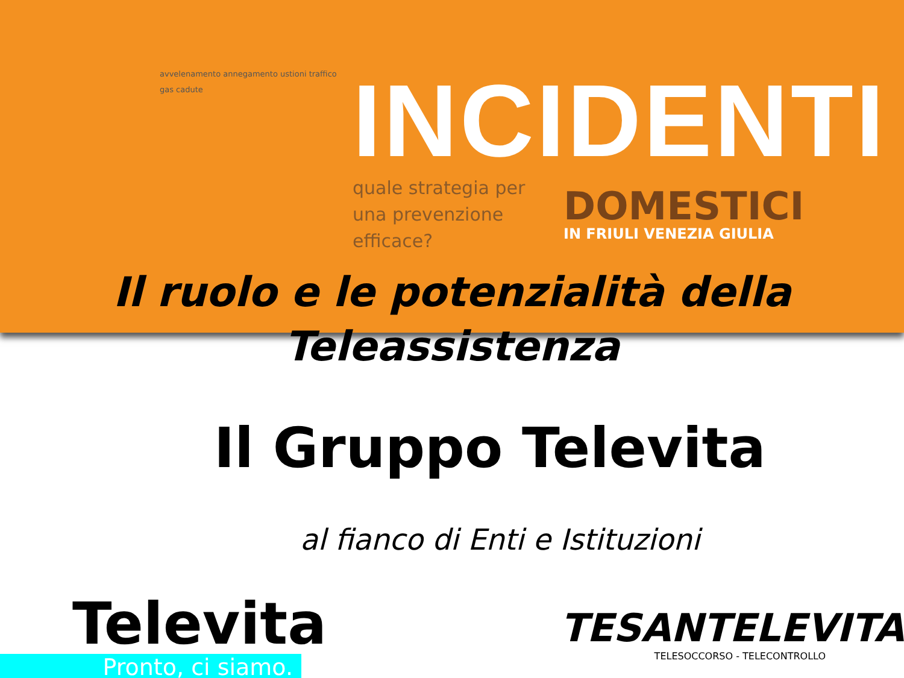avvelenamento annegamento ustioni traffico gas cadute
INCIDENTI
quale strategia per una prevenzione efficace?
DOMESTICI
IN FRIULI VENEZIA GIULIA
Il ruolo e le potenzialità della Teleassistenza
Il Gruppo Televita
al fianco di Enti e Istituzioni
Televita
Pronto, ci siamo.
TESANTELEVITA
TELESOCCORSO - TELECONTROLLO